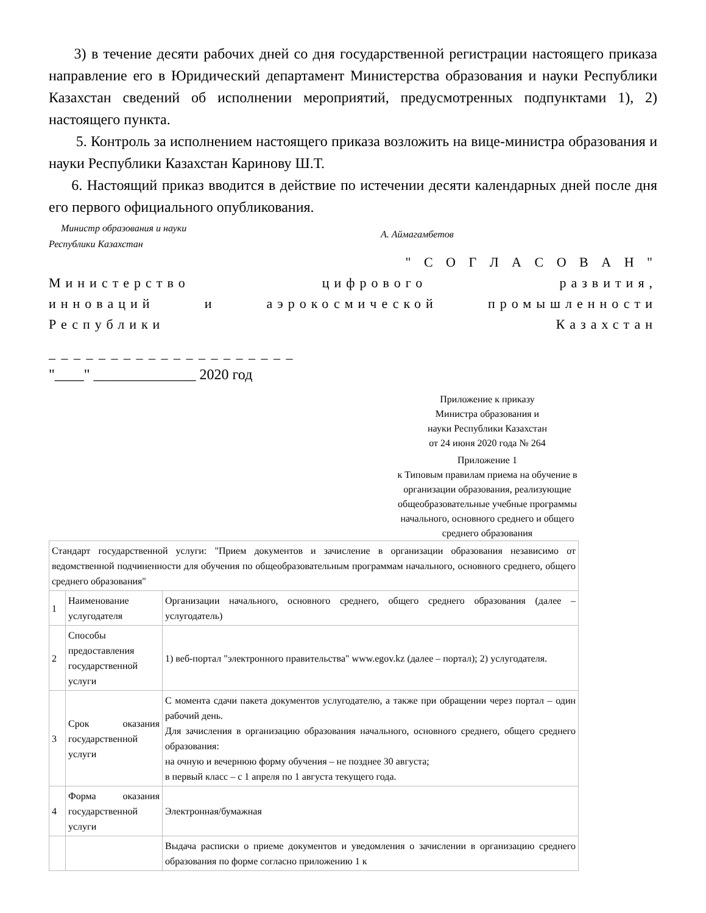3) в течение десяти рабочих дней со дня государственной регистрации настоящего приказа направление его в Юридический департамент Министерства образования и науки Республики Казахстан сведений об исполнении мероприятий, предусмотренных подпунктами 1), 2) настоящего пункта.
5. Контроль за исполнением настоящего приказа возложить на вице-министра образования и науки Республики Казахстан Каринову Ш.Т.
6. Настоящий приказ вводится в действие по истечении десяти календарных дней после дня его первого официального опубликования.
Министр образования и науки
Республики Казахстан
А. Аймагамбетов
" С О Г Л А С О В А Н "
Министерство цифрового развития,
инноваций и аэрокосмической промышленности
Республики Казахстан
_ _ _ _ _ _ _ _ _ _ _ _ _ _ _ _ _ _ _ _
"____" ______________ 2020 год
Приложение к приказу
Министра образования и
науки Республики Казахстан
от 24 июня 2020 года № 264
Приложение 1
к Типовым правилам приема на обучение в организации образования, реализующие общеобразовательные учебные программы начального, основного среднего и общего среднего образования
| Стандарт государственной услуги: "Прием документов и зачисление в организации образования независимо от ведомственной подчиненности для обучения по общеобразовательным программам начального, основного среднего, общего среднего образования" | | |
| 1 | Наименование услугодателя | Организации начального, основного среднего, общего среднего образования (далее – услугодатель) |
| 2 | Способы предоставления государственной услуги | 1) веб-портал "электронного правительства" www.egov.kz (далее – портал); 2) услугодателя. |
| 3 | Срок оказания государственной услуги | С момента сдачи пакета документов услугодателю, а также при обращении через портал – один рабочий день. Для зачисления в организацию образования начального, основного среднего, общего среднего образования: на очную и вечернюю форму обучения – не позднее 30 августа; в первый класс – с 1 апреля по 1 августа текущего года. |
| 4 | Форма оказания государственной услуги | Электронная/бумажная |
| | | Выдача расписки о приеме документов и уведомления о зачислении в организацию среднего образования по форме согласно приложению 1 к |